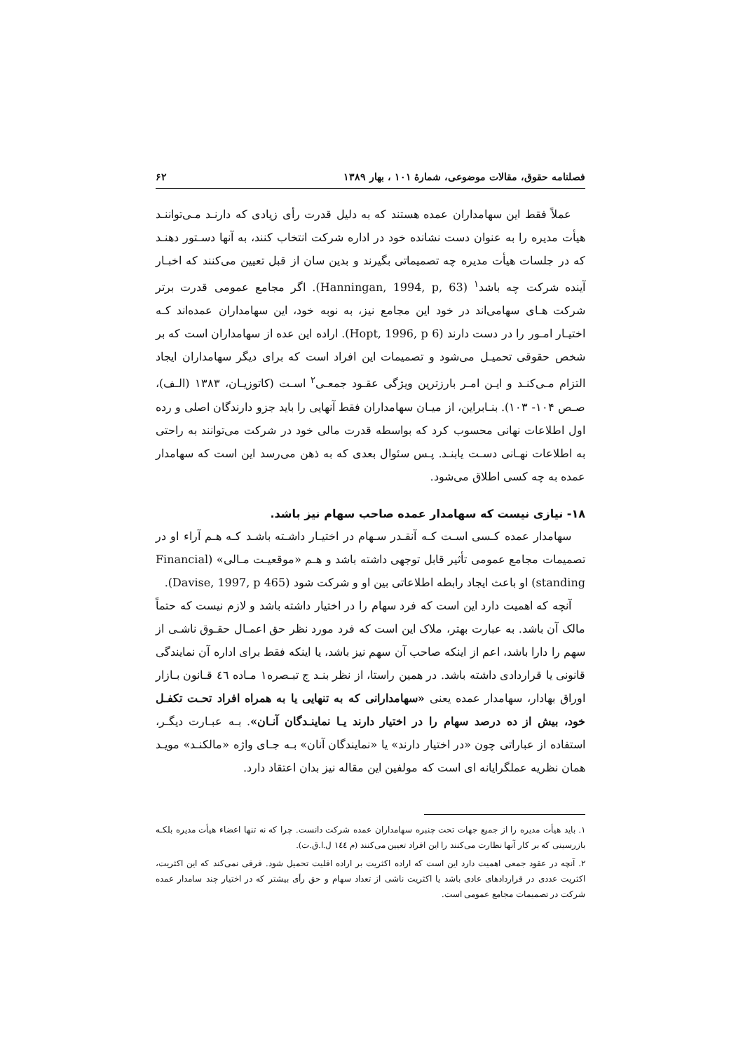فصلنامه حقوق، مقالات موضوعی، شمارهٔ ۱۰۱ ، بهار ۱۳۸۹ ۶۲
عملاً فقط این سهامداران عمده هستند که به دلیل قدرت رأی زیادی که دارنـد مـی‌تواننـد هیأت مدیره را به عنوان دست نشانده خود در اداره شرکت انتخاب کنند، به آنها دسـتور دهنـد که در جلسات هیأت مدیره چه تصمیماتی بگیرند و بدین سان از قبل تعیین می‌کنند که اخبـار آینده شرکت چه باشد<sup>۱</sup> (Hanningan, 1994, p, 63). اگر مجامع عمومی قدرت برتر شرکت هـای سهامی‌اند در خود این مجامع نیز، به نوبه خود، این سهامداران عمده‌اند کـه اختیـار امـور را در دست دارند (Hopt, 1996, p 6). اراده این عده از سهامداران است که بر شخص حقوقی تحمیـل می‌شود و تصمیمات این افراد است که برای دیگر سهامداران ایجاد التزام مـی‌کنـد و ایـن امـر بارزترین ویژگی عقـود جمعـی<sup>۲</sup> اسـت (کاتوزیـان، ۱۳۸۳ (الـف)، صـص ۱۰۴- ۱۰۳). بنـابراین، از میـان سهامداران فقط آنهایی را باید جزو دارندگان اصلی و رده اول اطلاعات نهانی محسوب کرد که بواسطه قدرت مالی خود در شرکت می‌توانند به راحتی به اطلاعات نهـانی دسـت یابنـد. پـس سئوال بعدی که به ذهن می‌رسد این است که سهامدار عمده به چه کسی اطلاق می‌شود.
۱۸- نیازی نیست که سهامدار عمده صاحب سهام نیز باشد.
سهامدار عمده کـسی اسـت کـه آنقـدر سـهام در اختیـار داشـته باشـد کـه هـم آراء او در تصمیمات مجامع عمومی تأثیر قابل توجهی داشته باشد و هـم «موقعیـت مـالی» (Financial standing) او باعث ایجاد رابطه اطلاعاتی بین او و شرکت شود (Davise, 1997, p 465).
آنچه که اهمیت دارد این است که فرد سهام را در اختیار داشته باشد و لازم نیست که حتماً مالک آن باشد. به عبارت بهتر، ملاک این است که فرد مورد نظر حق اعمـال حقـوق ناشـی از سهم را دارا باشد، اعم از اینکه صاحب آن سهم نیز باشد، یا اینکه فقط برای اداره آن نمایندگی قانونی یا قراردادی داشته باشد. در همین راستا، از نظر بنـد ج تبـصره۱ مـاده ٤٦ قـانون بـازار اوراق بهادار، سهامدار عمده یعنی «سهامدارانی که به تنهایی یا به همراه افراد تحـت تکفـل خود، بیش از ده درصد سهام را در اختیار دارند یـا نماینـدگان آنـان». بـه عبـارت دیگـر، استفاده از عباراتی چون «در اختیار دارند» یا «نمایندگان آنان» بـه جـای واژه «مالکنـد» مویـد همان نظریه عملگرایانه ای است که مولفین این مقاله نیز بدان اعتقاد دارد.
۱. باید هیأت مدیره را از جمیع جهات تحت چنبره سهامداران عمده شرکت دانست. چرا که نه تنها اعضاء هیأت مدیره بلکـه بازرسینی که بر کار آنها نظارت می‌کنند را این افراد تعیین می‌کنند (م ١٤٤ ل.ا.ق.ت).
۲. آنچه در عقود جمعی اهمیت دارد این است که اراده اکثریت بر اراده اقلیت تحمیل شود. فرقی نمی‌کند که این اکثریت، اکثریت عددی در قراردادهای عادی باشد یا اکثریت ناشی از تعداد سهام و حق رأی بیشتر که در اختیار چند سامدار عمده شرکت در تصمیمات مجامع عمومی است.